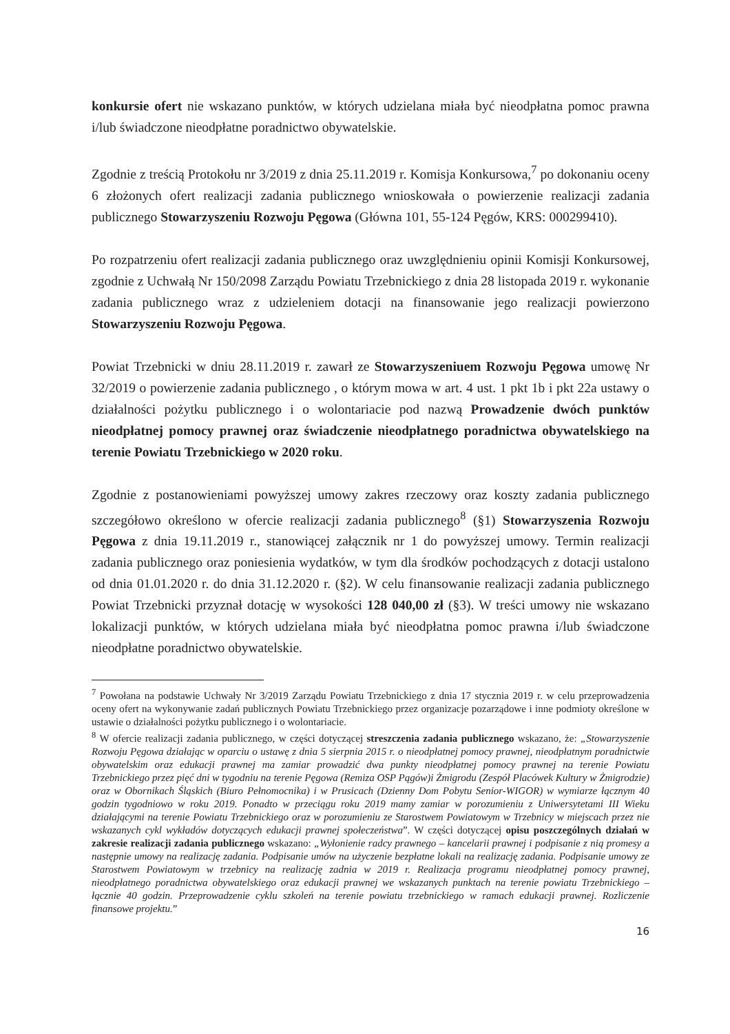konkursie ofert nie wskazano punktów, w których udzielana miała być nieodpłatna pomoc prawna i/lub świadczone nieodpłatne poradnictwo obywatelskie.
Zgodnie z treścią Protokołu nr 3/2019 z dnia 25.11.2019 r. Komisja Konkursowa,<sup>7</sup> po dokonaniu oceny 6 złożonych ofert realizacji zadania publicznego wnioskowała o powierzenie realizacji zadania publicznego Stowarzyszeniu Rozwoju Pęgowa (Główna 101, 55-124 Pęgów, KRS: 000299410).
Po rozpatrzeniu ofert realizacji zadania publicznego oraz uwzględnieniu opinii Komisji Konkursowej, zgodnie z Uchwałą Nr 150/2098 Zarządu Powiatu Trzebnickiego z dnia 28 listopada 2019 r. wykonanie zadania publicznego wraz z udzieleniem dotacji na finansowanie jego realizacji powierzono Stowarzyszeniu Rozwoju Pęgowa.
Powiat Trzebnicki w dniu 28.11.2019 r. zawarł ze Stowarzyszeniuem Rozwoju Pęgowa umowę Nr 32/2019 o powierzenie zadania publicznego , o którym mowa w art. 4 ust. 1 pkt 1b i pkt 22a ustawy o działalności pożytku publicznego i o wolontariacie pod nazwą Prowadzenie dwóch punktów nieodpłatnej pomocy prawnej oraz świadczenie nieodpłatnego poradnictwa obywatelskiego na terenie Powiatu Trzebnickiego w 2020 roku.
Zgodnie z postanowieniami powyższej umowy zakres rzeczowy oraz koszty zadania publicznego szczegółowo określono w ofercie realizacji zadania publicznego<sup>8</sup> (§1) Stowarzyszenia Rozwoju Pęgowa z dnia 19.11.2019 r., stanowiącej załącznik nr 1 do powyższej umowy. Termin realizacji zadania publicznego oraz poniesienia wydatków, w tym dla środków pochodzących z dotacji ustalono od dnia 01.01.2020 r. do dnia 31.12.2020 r. (§2). W celu finansowanie realizacji zadania publicznego Powiat Trzebnicki przyznał dotację w wysokości 128 040,00 zł (§3). W treści umowy nie wskazano lokalizacji punktów, w których udzielana miała być nieodpłatna pomoc prawna i/lub świadczone nieodpłatne poradnictwo obywatelskie.
<sup>7</sup> Powołana na podstawie Uchwały Nr 3/2019 Zarządu Powiatu Trzebnickiego z dnia 17 stycznia 2019 r. w celu przeprowadzenia oceny ofert na wykonywanie zadań publicznych Powiatu Trzebnickiego przez organizacje pozarządowe i inne podmioty określone w ustawie o działalności pożytku publicznego i o wolontariacie.
<sup>8</sup> W ofercie realizacji zadania publicznego, w części dotyczącej streszczenia zadania publicznego wskazano, że: „Stowarzyszenie Rozwoju Pęgowa działając w oparciu o ustawę z dnia 5 sierpnia 2015 r. o nieodpłatnej pomocy prawnej, nieodpłatnym poradnictwie obywatelskim oraz edukacji prawnej ma zamiar prowadzić dwa punkty nieodpłatnej pomocy prawnej na terenie Powiatu Trzebnickiego przez pięć dni w tygodniu na terenie Pęgowa (Remiza OSP Pągów)i Żmigrodu (Zespół Placówek Kultury w Żmigrodzie) oraz w Obornikach Śląskich (Biuro Pełnomocnika) i w Prusicach (Dzienny Dom Pobytu Senior-WIGOR) w wymiarze łącznym 40 godzin tygodniowo w roku 2019. Ponadto w przeciągu roku 2019 mamy zamiar w porozumieniu z Uniwersytetami III Wieku działającymi na terenie Powiatu Trzebnickiego oraz w porozumieniu ze Starostwem Powiatowym w Trzebnicy w miejscach przez nie wskazanych cykl wykładów dotyczących edukacji prawnej społeczeństwa”. W części dotyczącej opisu poszczególnych działań w zakresie realizacji zadania publicznego wskazano: „Wyłonienie radcy prawnego – kancelarii prawnej i podpisanie z nią promesy a następnie umowy na realizację zadania. Podpisanie umów na użyczenie bezpłatne lokali na realizację zadania. Podpisanie umowy ze Starostwem Powiatowym w trzebnicy na realizację zadnia w 2019 r. Realizacja programu nieodpłatnej pomocy prawnej, nieodpłatnego poradnictwa obywatelskiego oraz edukacji prawnej we wskazanych punktach na terenie powiatu Trzebnickiego – łącznie 40 godzin. Przeprowadzenie cyklu szkoleń na terenie powiatu trzebnickiego w ramach edukacji prawnej. Rozliczenie finansowe projektu.”
16